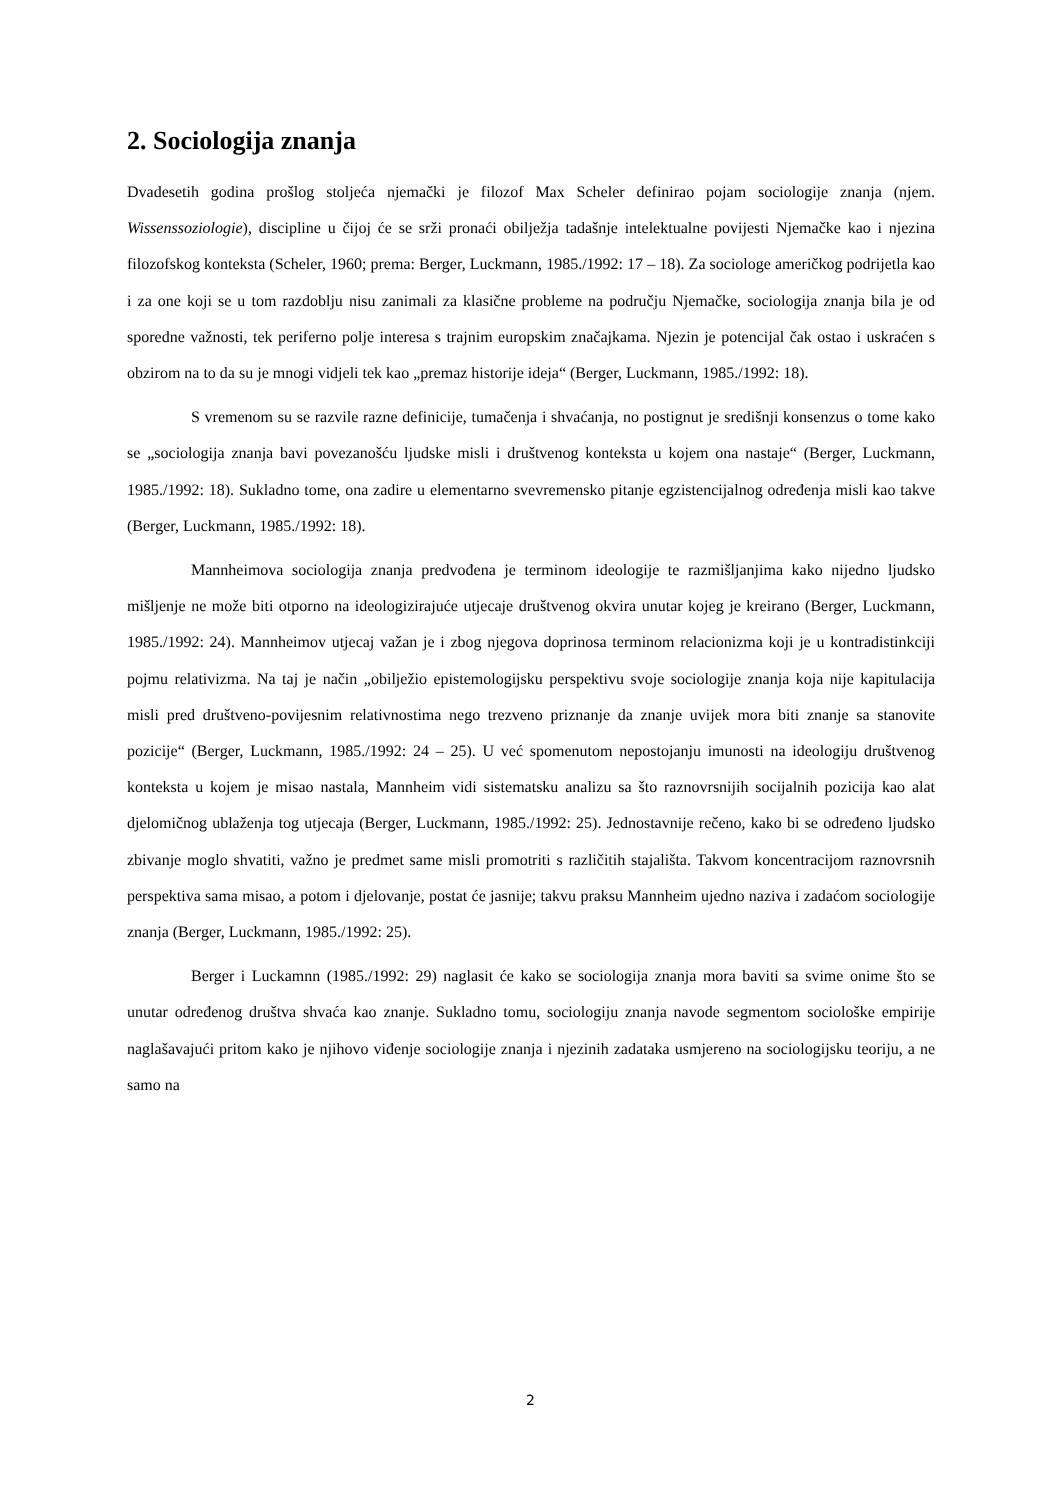2. Sociologija znanja
Dvadesetih godina prošlog stoljeća njemački je filozof Max Scheler definirao pojam sociologije znanja (njem. Wissenssoziologie), discipline u čijoj će se srži pronaći obilježja tadašnje intelektualne povijesti Njemačke kao i njezina filozofskog konteksta (Scheler, 1960; prema: Berger, Luckmann, 1985./1992: 17 – 18). Za sociologe američkog podrijetla kao i za one koji se u tom razdoblju nisu zanimali za klasične probleme na području Njemačke, sociologija znanja bila je od sporedne važnosti, tek periferno polje interesa s trajnim europskim značajkama. Njezin je potencijal čak ostao i uskraćen s obzirom na to da su je mnogi vidjeli tek kao „premaz historije ideja“ (Berger, Luckmann, 1985./1992: 18).
S vremenom su se razvile razne definicije, tumačenja i shvaćanja, no postignut je središnji konsenzus o tome kako se „sociologija znanja bavi povezanošću ljudske misli i društvenog konteksta u kojem ona nastaje“ (Berger, Luckmann, 1985./1992: 18). Sukladno tome, ona zadire u elementarno svevremensko pitanje egzistencijalnog određenja misli kao takve (Berger, Luckmann, 1985./1992: 18).
Mannheimova sociologija znanja predvođena je terminom ideologije te razmišljanjima kako nijedno ljudsko mišljenje ne može biti otporno na ideologizirajuće utjecaje društvenog okvira unutar kojeg je kreirano (Berger, Luckmann, 1985./1992: 24). Mannheimov utjecaj važan je i zbog njegova doprinosa terminom relacionizma koji je u kontradistinkciji pojmu relativizma. Na taj je način „obilježio epistemologijsku perspektivu svoje sociologije znanja koja nije kapitulacija misli pred društveno-povijesnim relativnostima nego trezveno priznanje da znanje uvijek mora biti znanje sa stanovite pozicije“ (Berger, Luckmann, 1985./1992: 24 – 25). U već spomenutom nepostojanju imunosti na ideologiju društvenog konteksta u kojem je misao nastala, Mannheim vidi sistematsku analizu sa što raznovrsnijih socijalnih pozicija kao alat djelomičnog ublaženja tog utjecaja (Berger, Luckmann, 1985./1992: 25). Jednostavnije rečeno, kako bi se određeno ljudsko zbivanje moglo shvatiti, važno je predmet same misli promotriti s različitih stajališta. Takvom koncentracijom raznovrsnih perspektiva sama misao, a potom i djelovanje, postat će jasnije; takvu praksu Mannheim ujedno naziva i zadaćom sociologije znanja (Berger, Luckmann, 1985./1992: 25).
Berger i Luckamnn (1985./1992: 29) naglasit će kako se sociologija znanja mora baviti sa svime onime što se unutar određenog društva shvaća kao znanje. Sukladno tomu, sociologiju znanja navode segmentom sociološke empirije naglašavajući pritom kako je njihovo viđenje sociologije znanja i njezinih zadataka usmjereno na sociologijsku teoriju, a ne samo na
2